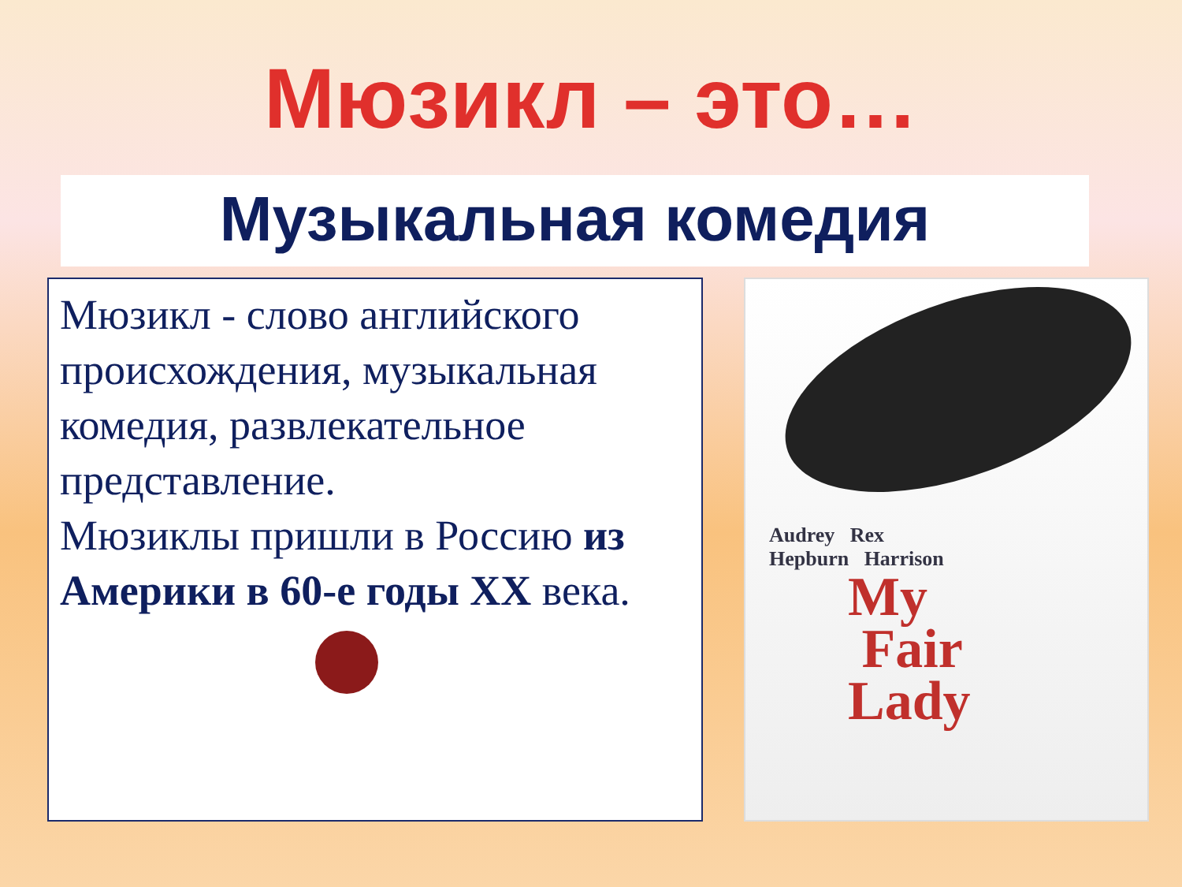Мюзикл – это…
Музыкальная комедия
Мюзикл - слово английского происхождения, музыкальная комедия, развлекательное представление.
Мюзиклы пришли в Россию из Америки в 60-е годы XX века.
Audrey Rex
Hepburn Harrison
My
Fair
Lady